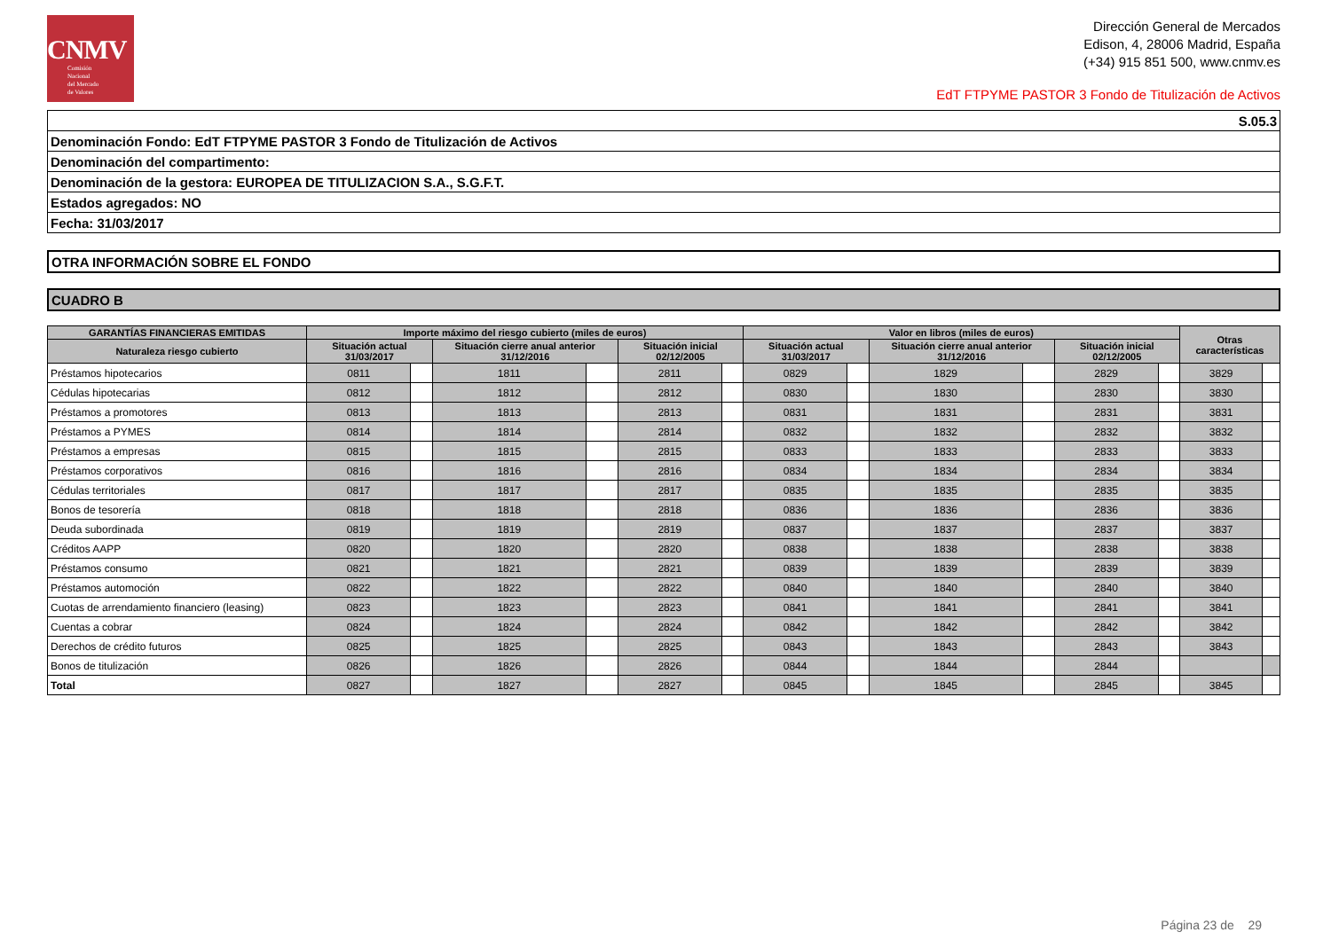CNMV
Comisión
Nacional
del Mercado
de Valores
Dirección General de Mercados
Edison, 4, 28006 Madrid, España
(+34) 915 851 500, www.cnmv.es
EdT FTPYME PASTOR 3 Fondo de Titulización de Activos
| S.05.3 |
| Denominación Fondo: EdT FTPYME PASTOR 3 Fondo de Titulización de Activos |
| Denominación del compartimento: |
| Denominación de la gestora: EUROPEA DE TITULIZACION S.A., S.G.F.T. |
| Estados agregados: NO |
| Fecha: 31/03/2017 |
| OTRA INFORMACIÓN SOBRE EL FONDO |
| CUADRO B |
| GARANTÍAS FINANCIERAS EMITIDAS | Importe máximo del riesgo cubierto (miles de euros) | | | | | | Valor en libros (miles de euros) | | | | | | Otras características | |
| --- | --- | --- | --- | --- | --- | --- | --- | --- | --- | --- | --- | --- | --- | --- |
| Naturaleza riesgo cubierto | Situación actual 31/03/2017 | | Situación cierre anual anterior 31/12/2016 | | Situación inicial 02/12/2005 | | Situación actual 31/03/2017 | | Situación cierre anual anterior 31/12/2016 | | Situación inicial 02/12/2005 | | | |
| Préstamos hipotecarios | 0811 | | 1811 | | 2811 | | 0829 | | 1829 | | 2829 | | 3829 | |
| Cédulas hipotecarias | 0812 | | 1812 | | 2812 | | 0830 | | 1830 | | 2830 | | 3830 | |
| Préstamos a promotores | 0813 | | 1813 | | 2813 | | 0831 | | 1831 | | 2831 | | 3831 | |
| Préstamos a PYMES | 0814 | | 1814 | | 2814 | | 0832 | | 1832 | | 2832 | | 3832 | |
| Préstamos a empresas | 0815 | | 1815 | | 2815 | | 0833 | | 1833 | | 2833 | | 3833 | |
| Préstamos corporativos | 0816 | | 1816 | | 2816 | | 0834 | | 1834 | | 2834 | | 3834 | |
| Cédulas territoriales | 0817 | | 1817 | | 2817 | | 0835 | | 1835 | | 2835 | | 3835 | |
| Bonos de tesorería | 0818 | | 1818 | | 2818 | | 0836 | | 1836 | | 2836 | | 3836 | |
| Deuda subordinada | 0819 | | 1819 | | 2819 | | 0837 | | 1837 | | 2837 | | 3837 | |
| Créditos AAPP | 0820 | | 1820 | | 2820 | | 0838 | | 1838 | | 2838 | | 3838 | |
| Préstamos consumo | 0821 | | 1821 | | 2821 | | 0839 | | 1839 | | 2839 | | 3839 | |
| Préstamos automoción | 0822 | | 1822 | | 2822 | | 0840 | | 1840 | | 2840 | | 3840 | |
| Cuotas de arrendamiento financiero (leasing) | 0823 | | 1823 | | 2823 | | 0841 | | 1841 | | 2841 | | 3841 | |
| Cuentas a cobrar | 0824 | | 1824 | | 2824 | | 0842 | | 1842 | | 2842 | | 3842 | |
| Derechos de crédito futuros | 0825 | | 1825 | | 2825 | | 0843 | | 1843 | | 2843 | | 3843 | |
| Bonos de titulización | 0826 | | 1826 | | 2826 | | 0844 | | 1844 | | 2844 | | | |
| Total | 0827 | | 1827 | | 2827 | | 0845 | | 1845 | | 2845 | | 3845 | |
Página 23 de 29